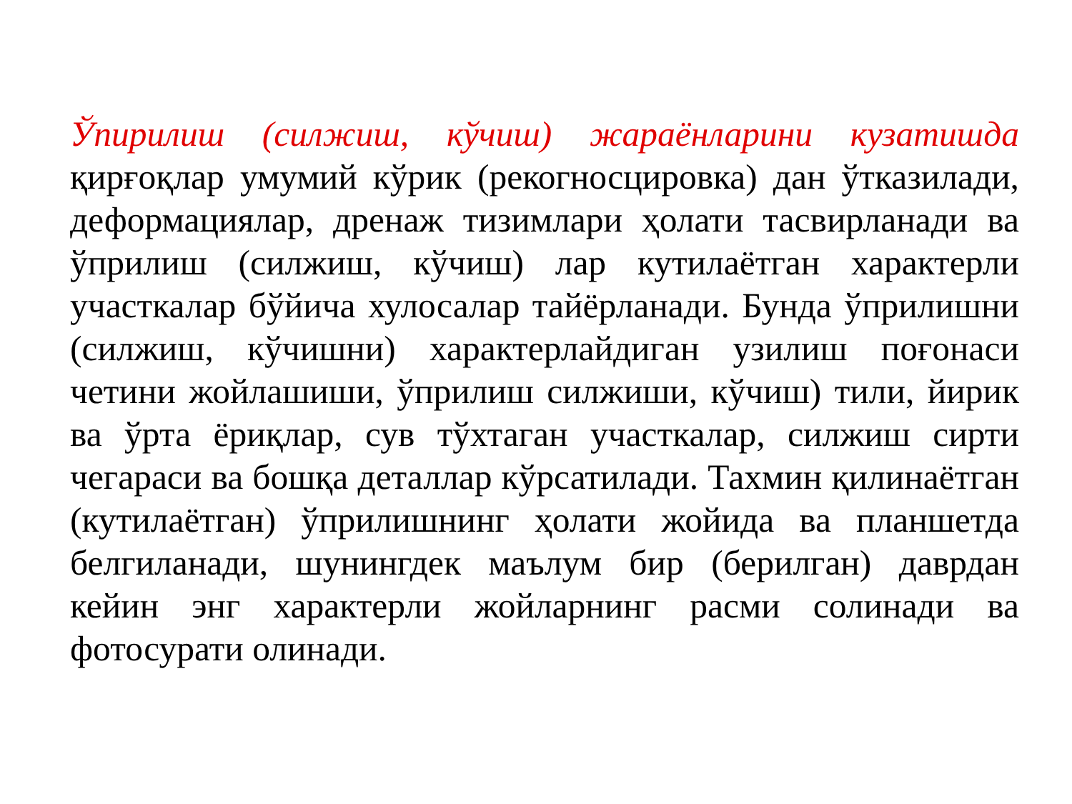Ўпирилиш (силжиш, кўчиш) жараёнларини кузатишда қирғоқлар умумий кўрик (рекогносцировка) дан ўтказилади, деформациялар, дренаж тизимлари ҳолати тасвирланади ва ўприлиш (силжиш, кўчиш) лар кутилаётган характерли участкалар бўйича хулосалар тайёрланади. Бунда ўприлишни (силжиш, кўчишни) характерлайдиган узилиш поғонаси четини жойлашиши, ўприлиш силжиши, кўчиш) тили, йирик ва ўрта ёриқлар, сув тўхтаган участкалар, силжиш сирти чегараси ва бошқа деталлар кўрсатилади. Тахмин қилинаётган (кутилаётган) ўприлишнинг ҳолати жойида ва планшетда белгиланади, шунингдек маълум бир (берилган) даврдан кейин энг характерли жойларнинг расми солинади ва фотосурати олинади.